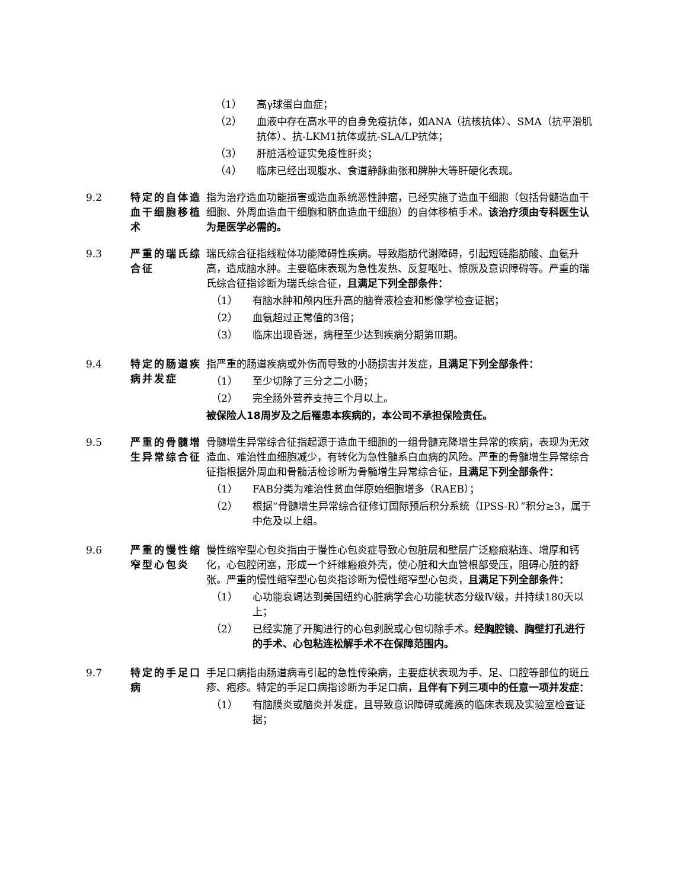（1） 高γ球蛋白血症；
（2） 血液中存在高水平的自身免疫抗体，如ANA（抗核抗体）、SMA（抗平滑肌抗体）、抗-LKM1抗体或抗-SLA/LP抗体；
（3） 肝脏活检证实免疫性肝炎；
（4） 临床已经出现腹水、食道静脉曲张和脾肿大等肝硬化表现。
9.2 特定的自体造血干细胞移植术
指为治疗造血功能损害或造血系统恶性肿瘤，已经实施了造血干细胞（包括骨髓造血干细胞、外周血造血干细胞和脐血造血干细胞）的自体移植手术。该治疗须由专科医生认为是医学必需的。
9.3 严重的瑞氏综合征
瑞氏综合征指线粒体功能障碍性疾病。导致脂肪代谢障碍，引起短链脂肪酸、血氨升高，造成脑水肿。主要临床表现为急性发热、反复呕吐、惊厥及意识障碍等。严重的瑞氏综合征指诊断为瑞氏综合征，且满足下列全部条件：
（1） 有脑水肿和颅内压升高的脑脊液检查和影像学检查证据；
（2） 血氨超过正常值的3倍；
（3） 临床出现昏迷，病程至少达到疾病分期第Ⅲ期。
9.4 特定的肠道疾病并发症
指严重的肠道疾病或外伤而导致的小肠损害并发症，且满足下列全部条件：
（1） 至少切除了三分之二小肠；
（2） 完全肠外营养支持三个月以上。
被保险人18周岁及之后罹患本疾病的，本公司不承担保险责任。
9.5 严重的骨髓增生异常综合征
骨髓增生异常综合征指起源于造血干细胞的一组骨髓克隆增生异常的疾病，表现为无效造血、难治性血细胞减少，有转化为急性髓系白血病的风险。严重的骨髓增生异常综合征指根据外周血和骨髓活检诊断为骨髓增生异常综合征，且满足下列全部条件：
（1） FAB分类为难治性贫血伴原始细胞增多（RAEB）；
（2） 根据“骨髓增生异常综合征修订国际预后积分系统（IPSS-R）”积分≥3，属于中危及以上组。
9.6 严重的慢性缩窄型心包炎
慢性缩窄型心包炎指由于慢性心包炎症导致心包脏层和壁层广泛瘢痕粘连、增厚和钙化，心包腔闭塞，形成一个纤维瘢痕外壳，使心脏和大血管根部受压，阻碍心脏的舒张。严重的慢性缩窄型心包炎指诊断为慢性缩窄型心包炎，且满足下列全部条件：
（1） 心功能衰竭达到美国纽约心脏病学会心功能状态分级Ⅳ级，并持续180天以上；
（2） 已经实施了开胸进行的心包剥脱或心包切除手术。经胸腔镜、胸壁打孔进行的手术、心包粘连松解手术不在保障范围内。
9.7 特定的手足口病
手足口病指由肠道病毒引起的急性传染病，主要症状表现为手、足、口腔等部位的斑丘疹、疱疹。特定的手足口病指诊断为手足口病，且伴有下列三项中的任意一项并发症：
（1） 有脑膜炎或脑炎并发症，且导致意识障碍或瘫痪的临床表现及实验室检查证据；